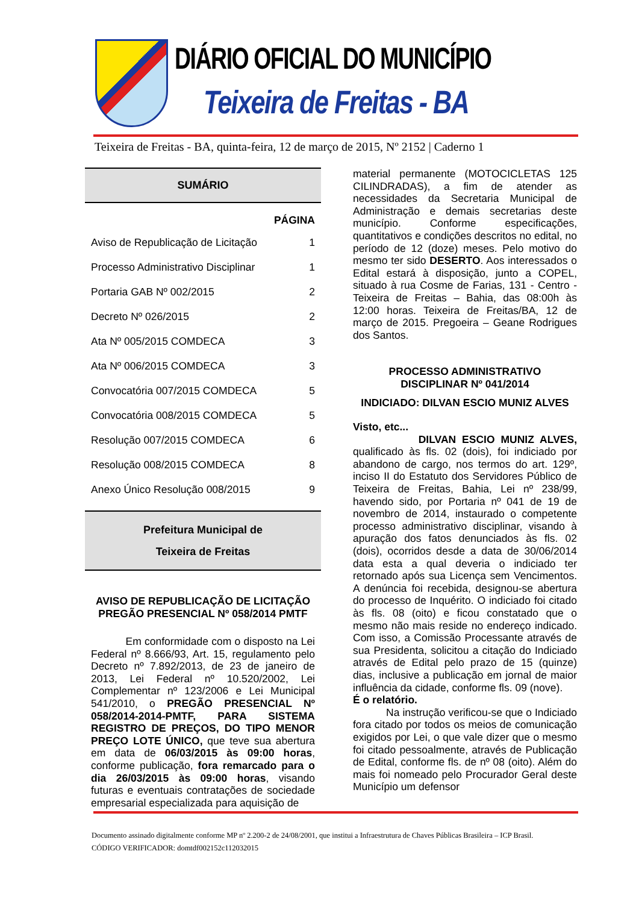DIÁRIO OFICIAL DO MUNICÍPIO
Teixeira de Freitas - BA
Teixeira de Freitas - BA, quinta-feira, 12 de março de 2015, Nº 2152 | Caderno 1
SUMÁRIO
| | PÁGINA |
| Aviso de Republicação de Licitação | 1 |
| Processo Administrativo Disciplinar | 1 |
| Portaria GAB Nº 002/2015 | 2 |
| Decreto Nº 026/2015 | 2 |
| Ata Nº 005/2015 COMDECA | 3 |
| Ata Nº 006/2015 COMDECA | 3 |
| Convocatória 007/2015 COMDECA | 5 |
| Convocatória 008/2015 COMDECA | 5 |
| Resolução 007/2015 COMDECA | 6 |
| Resolução 008/2015 COMDECA | 8 |
| Anexo Único Resolução 008/2015 | 9 |
Prefeitura Municipal de
Teixeira de Freitas
AVISO DE REPUBLICAÇÃO DE LICITAÇÃO
PREGÃO PRESENCIAL Nº 058/2014 PMTF
Em conformidade com o disposto na Lei Federal nº 8.666/93, Art. 15, regulamento pelo Decreto nº 7.892/2013, de 23 de janeiro de 2013, Lei Federal nº 10.520/2002, Lei Complementar nº 123/2006 e Lei Municipal 541/2010, o PREGÃO PRESENCIAL Nº 058/2014-2014-PMTF, PARA SISTEMA REGISTRO DE PREÇOS, DO TIPO MENOR PREÇO LOTE ÚNICO, que teve sua abertura em data de 06/03/2015 às 09:00 horas, conforme publicação, fora remarcado para o dia 26/03/2015 às 09:00 horas, visando futuras e eventuais contratações de sociedade empresarial especializada para aquisição de
material permanente (MOTOCICLETAS 125 CILINDRADAS), a fim de atender as necessidades da Secretaria Municipal de Administração e demais secretarias deste município. Conforme especificações, quantitativos e condições descritos no edital, no período de 12 (doze) meses. Pelo motivo do mesmo ter sido DESERTO. Aos interessados o Edital estará à disposição, junto a COPEL, situado à rua Cosme de Farias, 131 - Centro - Teixeira de Freitas – Bahia, das 08:00h às 12:00 horas. Teixeira de Freitas/BA, 12 de março de 2015. Pregoeira – Geane Rodrigues dos Santos.
PROCESSO ADMINISTRATIVO
DISCIPLINAR Nº 041/2014
INDICIADO: DILVAN ESCIO MUNIZ ALVES
Visto, etc...
DILVAN ESCIO MUNIZ ALVES, qualificado às fls. 02 (dois), foi indiciado por abandono de cargo, nos termos do art. 129º, inciso II do Estatuto dos Servidores Público de Teixeira de Freitas, Bahia, Lei nº 238/99, havendo sido, por Portaria nº 041 de 19 de novembro de 2014, instaurado o competente processo administrativo disciplinar, visando à apuração dos fatos denunciados às fls. 02 (dois), ocorridos desde a data de 30/06/2014 data esta a qual deveria o indiciado ter retornado após sua Licença sem Vencimentos. A denúncia foi recebida, designou-se abertura do processo de Inquérito. O indiciado foi citado às fls. 08 (oito) e ficou constatado que o mesmo não mais reside no endereço indicado. Com isso, a Comissão Processante através de sua Presidenta, solicitou a citação do Indiciado através de Edital pelo prazo de 15 (quinze) dias, inclusive a publicação em jornal de maior influência da cidade, conforme fls. 09 (nove).
É o relatório.
Na instrução verificou-se que o Indiciado fora citado por todos os meios de comunicação exigidos por Lei, o que vale dizer que o mesmo foi citado pessoalmente, através de Publicação de Edital, conforme fls. de nº 08 (oito). Além do mais foi nomeado pelo Procurador Geral deste Município um defensor
Documento assinado digitalmente conforme MP nº 2.200-2 de 24/08/2001, que institui a Infraestrutura de Chaves Públicas Brasileira – ICP Brasil.
CÓDIGO VERIFICADOR: domtdf002152c112032015